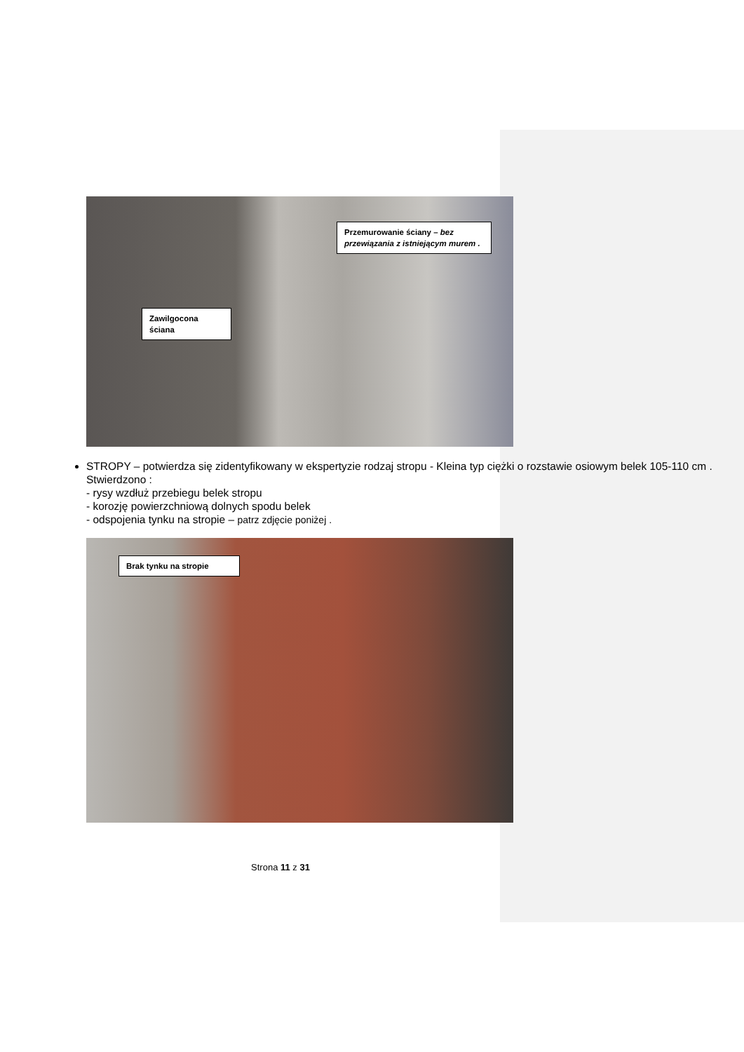Przemurowanie ściany – bez przewiązania z istniejącym murem .
Zawilgocona ściana
STROPY – potwierdza się zidentyfikowany w ekspertyzie rodzaj stropu - Kleina typ ciężki o rozstawie osiowym belek 105-110 cm . Stwierdzono :
- rysy wzdłuż przebiegu belek stropu
- korozję powierzchniową dolnych spodu belek
- odspojenia tynku na stropie – patrz zdjęcie poniżej .
Brak tynku na stropie
Strona 11 z 31